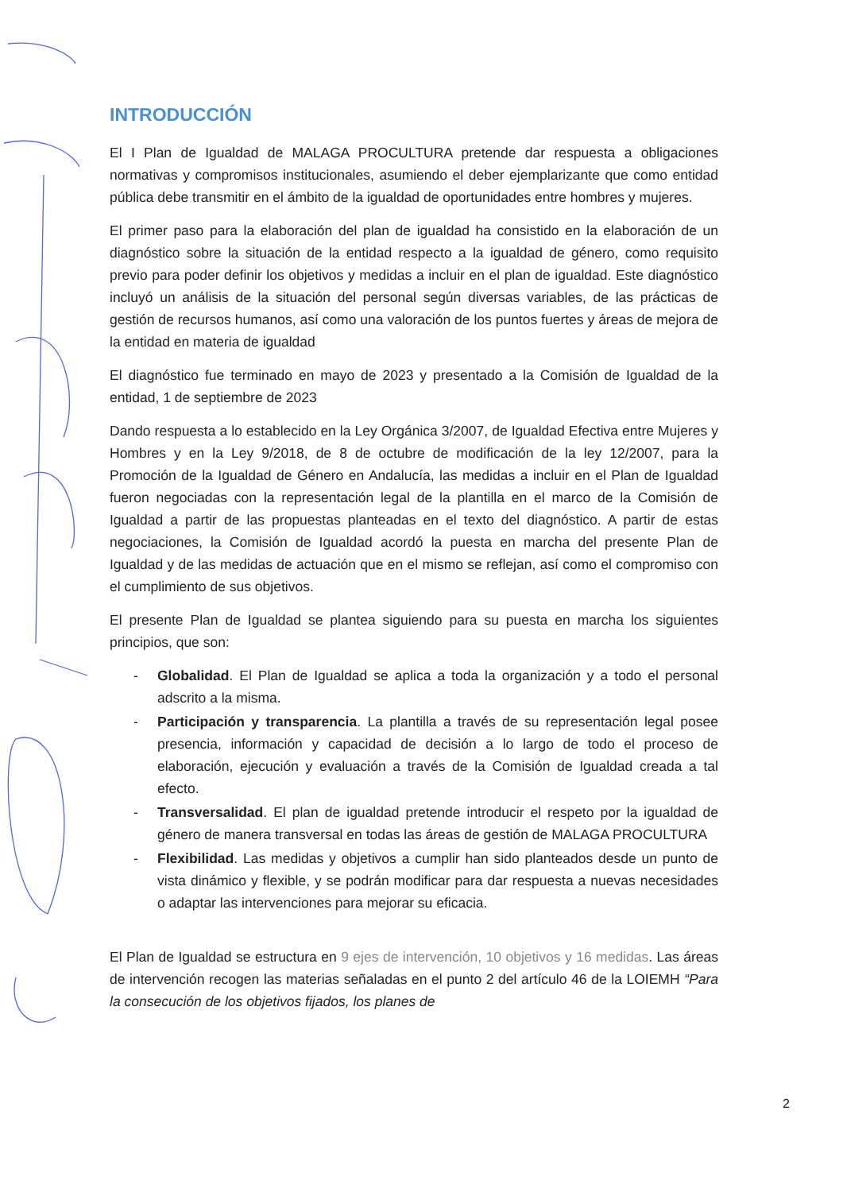INTRODUCCIÓN
El I Plan de Igualdad de MALAGA PROCULTURA pretende dar respuesta a obligaciones normativas y compromisos institucionales, asumiendo el deber ejemplarizante que como entidad pública debe transmitir en el ámbito de la igualdad de oportunidades entre hombres y mujeres.
El primer paso para la elaboración del plan de igualdad ha consistido en la elaboración de un diagnóstico sobre la situación de la entidad respecto a la igualdad de género, como requisito previo para poder definir los objetivos y medidas a incluir en el plan de igualdad. Este diagnóstico incluyó un análisis de la situación del personal según diversas variables, de las prácticas de gestión de recursos humanos, así como una valoración de los puntos fuertes y áreas de mejora de la entidad en materia de igualdad
El diagnóstico fue terminado en mayo de 2023 y presentado a la Comisión de Igualdad de la entidad, 1 de septiembre de 2023
Dando respuesta a lo establecido en la Ley Orgánica 3/2007, de Igualdad Efectiva entre Mujeres y Hombres y en la Ley 9/2018, de 8 de octubre de modificación de la ley 12/2007, para la Promoción de la Igualdad de Género en Andalucía, las medidas a incluir en el Plan de Igualdad fueron negociadas con la representación legal de la plantilla en el marco de la Comisión de Igualdad a partir de las propuestas planteadas en el texto del diagnóstico. A partir de estas negociaciones, la Comisión de Igualdad acordó la puesta en marcha del presente Plan de Igualdad y de las medidas de actuación que en el mismo se reflejan, así como el compromiso con el cumplimiento de sus objetivos.
El presente Plan de Igualdad se plantea siguiendo para su puesta en marcha los siguientes principios, que son:
- Globalidad. El Plan de Igualdad se aplica a toda la organización y a todo el personal adscrito a la misma.
- Participación y transparencia. La plantilla a través de su representación legal posee presencia, información y capacidad de decisión a lo largo de todo el proceso de elaboración, ejecución y evaluación a través de la Comisión de Igualdad creada a tal efecto.
- Transversalidad. El plan de igualdad pretende introducir el respeto por la igualdad de género de manera transversal en todas las áreas de gestión de MALAGA PROCULTURA
- Flexibilidad. Las medidas y objetivos a cumplir han sido planteados desde un punto de vista dinámico y flexible, y se podrán modificar para dar respuesta a nuevas necesidades o adaptar las intervenciones para mejorar su eficacia.
El Plan de Igualdad se estructura en 9 ejes de intervención, 10 objetivos y 16 medidas. Las áreas de intervención recogen las materias señaladas en el punto 2 del artículo 46 de la LOIEMH “Para la consecución de los objetivos fijados, los planes de
2